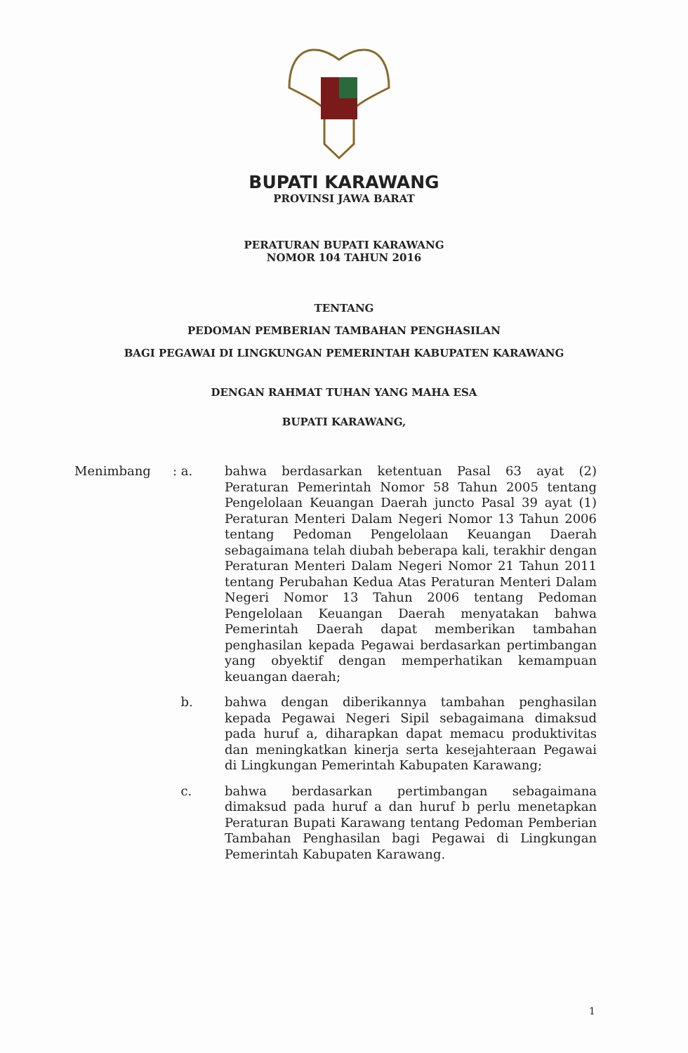BUPATI KARAWANG
PROVINSI JAWA BARAT
PERATURAN BUPATI KARAWANG
NOMOR 104 TAHUN 2016
TENTANG
PEDOMAN PEMBERIAN TAMBAHAN PENGHASILAN
BAGI PEGAWAI DI LINGKUNGAN PEMERINTAH KABUPATEN KARAWANG
DENGAN RAHMAT TUHAN YANG MAHA ESA
BUPATI KARAWANG,
Menimbang : a. bahwa berdasarkan ketentuan Pasal 63 ayat (2) Peraturan Pemerintah Nomor 58 Tahun 2005 tentang Pengelolaan Keuangan Daerah juncto Pasal 39 ayat (1) Peraturan Menteri Dalam Negeri Nomor 13 Tahun 2006 tentang Pedoman Pengelolaan Keuangan Daerah sebagaimana telah diubah beberapa kali, terakhir dengan Peraturan Menteri Dalam Negeri Nomor 21 Tahun 2011 tentang Perubahan Kedua Atas Peraturan Menteri Dalam Negeri Nomor 13 Tahun 2006 tentang Pedoman Pengelolaan Keuangan Daerah menyatakan bahwa Pemerintah Daerah dapat memberikan tambahan penghasilan kepada Pegawai berdasarkan pertimbangan yang obyektif dengan memperhatikan kemampuan keuangan daerah;
b. bahwa dengan diberikannya tambahan penghasilan kepada Pegawai Negeri Sipil sebagaimana dimaksud pada huruf a, diharapkan dapat memacu produktivitas dan meningkatkan kinerja serta kesejahteraan Pegawai di Lingkungan Pemerintah Kabupaten Karawang;
c. bahwa berdasarkan pertimbangan sebagaimana dimaksud pada huruf a dan huruf b perlu menetapkan Peraturan Bupati Karawang tentang Pedoman Pemberian Tambahan Penghasilan bagi Pegawai di Lingkungan Pemerintah Kabupaten Karawang.
1